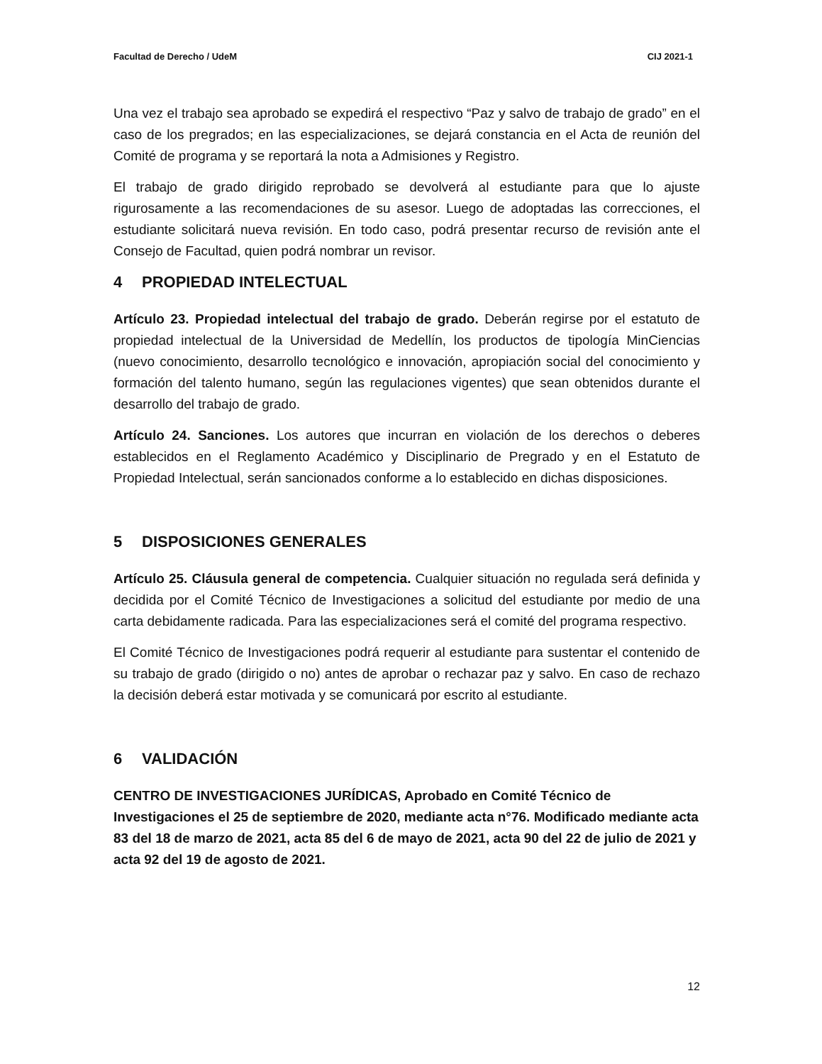Facultad de Derecho / UdeM CIJ 2021-1
Una vez el trabajo sea aprobado se expedirá el respectivo “Paz y salvo de trabajo de grado” en el caso de los pregrados; en las especializaciones, se dejará constancia en el Acta de reunión del Comité de programa y se reportará la nota a Admisiones y Registro.
El trabajo de grado dirigido reprobado se devolverá al estudiante para que lo ajuste rigurosamente a las recomendaciones de su asesor. Luego de adoptadas las correcciones, el estudiante solicitará nueva revisión. En todo caso, podrá presentar recurso de revisión ante el Consejo de Facultad, quien podrá nombrar un revisor.
4 PROPIEDAD INTELECTUAL
Artículo 23. Propiedad intelectual del trabajo de grado. Deberán regirse por el estatuto de propiedad intelectual de la Universidad de Medellín, los productos de tipología MinCiencias (nuevo conocimiento, desarrollo tecnológico e innovación, apropiación social del conocimiento y formación del talento humano, según las regulaciones vigentes) que sean obtenidos durante el desarrollo del trabajo de grado.
Artículo 24. Sanciones. Los autores que incurran en violación de los derechos o deberes establecidos en el Reglamento Académico y Disciplinario de Pregrado y en el Estatuto de Propiedad Intelectual, serán sancionados conforme a lo establecido en dichas disposiciones.
5 DISPOSICIONES GENERALES
Artículo 25. Cláusula general de competencia. Cualquier situación no regulada será definida y decidida por el Comité Técnico de Investigaciones a solicitud del estudiante por medio de una carta debidamente radicada. Para las especializaciones será el comité del programa respectivo.
El Comité Técnico de Investigaciones podrá requerir al estudiante para sustentar el contenido de su trabajo de grado (dirigido o no) antes de aprobar o rechazar paz y salvo. En caso de rechazo la decisión deberá estar motivada y se comunicará por escrito al estudiante.
6 VALIDACIÓN
CENTRO DE INVESTIGACIONES JURÍDICAS, Aprobado en Comité Técnico de Investigaciones el 25 de septiembre de 2020, mediante acta n°76. Modificado mediante acta 83 del 18 de marzo de 2021, acta 85 del 6 de mayo de 2021, acta 90 del 22 de julio de 2021 y acta 92 del 19 de agosto de 2021.
12